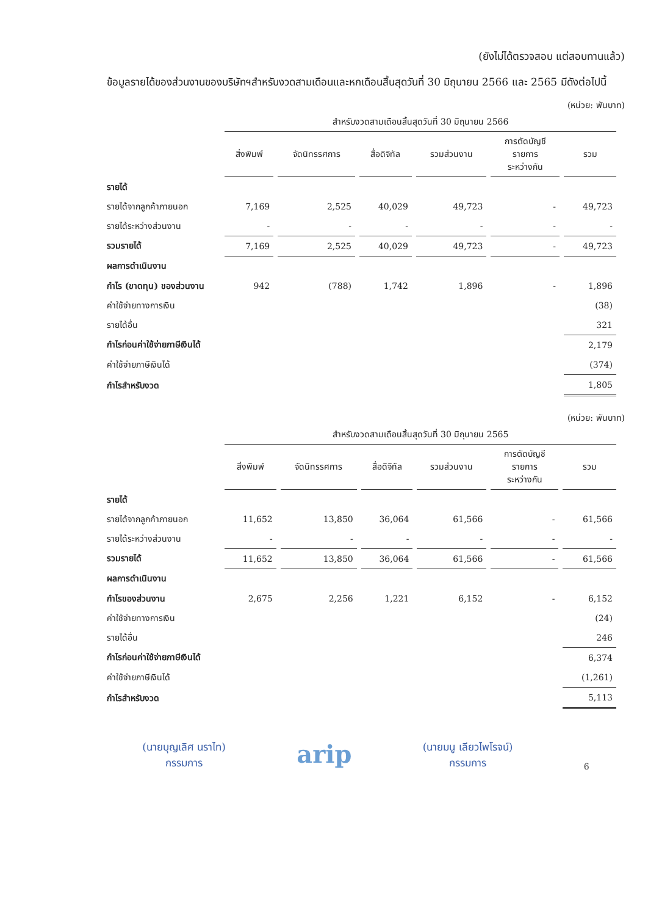(ยังไม่ได้ตรวจสอบ แต่สอบทานแล้ว)
ข้อมูลรายได้ของส่วนงานของบริษัทฯสำหรับงวดสามเดือนและหกเดือนสิ้นสุดวันที่ 30 มิถุนายน 2566 และ 2565 มีดังต่อไปนี้
(หน่วย: พันบาท)
| | สำหรับงวดสามเดือนสิ้นสุดวันที่ 30 มิถุนายน 2566 | | | | | |
| | สิ่งพิมพ์ | จัดนิทรรศการ | สื่อดิจิทัล | รวมส่วนงาน | การตัดบัญชี รายการ ระหว่างกัน | รวม |
| รายได้ | | | | | | |
| รายได้จากลูกค้าภายนอก | 7,169 | 2,525 | 40,029 | 49,723 | - | 49,723 |
| รายได้ระหว่างส่วนงาน | - | - | - | - | - | - |
| รวมรายได้ | 7,169 | 2,525 | 40,029 | 49,723 | - | 49,723 |
| ผลการดำเนินงาน | | | | | | |
| กำไร (ขาดทุน) ของส่วนงาน | 942 | (788) | 1,742 | 1,896 | - | 1,896 |
| ค่าใช้จ่ายทางการเงิน | | | | | | (38) |
| รายได้อื่น | | | | | | 321 |
| กำไรก่อนค่าใช้จ่ายภาษีเงินได้ | | | | | | 2,179 |
| ค่าใช้จ่ายภาษีเงินได้ | | | | | | (374) |
| กำไรสำหรับงวด | | | | | | 1,805 |
(หน่วย: พันบาท)
| | สำหรับงวดสามเดือนสิ้นสุดวันที่ 30 มิถุนายน 2565 | | | | | |
| | สิ่งพิมพ์ | จัดนิทรรศการ | สื่อดิจิทัล | รวมส่วนงาน | การตัดบัญชี รายการ ระหว่างกัน | รวม |
| รายได้ | | | | | | |
| รายได้จากลูกค้าภายนอก | 11,652 | 13,850 | 36,064 | 61,566 | - | 61,566 |
| รายได้ระหว่างส่วนงาน | - | - | - | - | - | - |
| รวมรายได้ | 11,652 | 13,850 | 36,064 | 61,566 | - | 61,566 |
| ผลการดำเนินงาน | | | | | | |
| กำไรของส่วนงาน | 2,675 | 2,256 | 1,221 | 6,152 | - | 6,152 |
| ค่าใช้จ่ายทางการเงิน | | | | | | (24) |
| รายได้อื่น | | | | | | 246 |
| กำไรก่อนค่าใช้จ่ายภาษีเงินได้ | | | | | | 6,374 |
| ค่าใช้จ่ายภาษีเงินได้ | | | | | | (1,261) |
| กำไรสำหรับงวด | | | | | | 5,113 |
(นายบุญเลิศ นราไท)
กรรมการ
arip
(นายมนู เลียวไพโรจน์)
กรรมการ
6